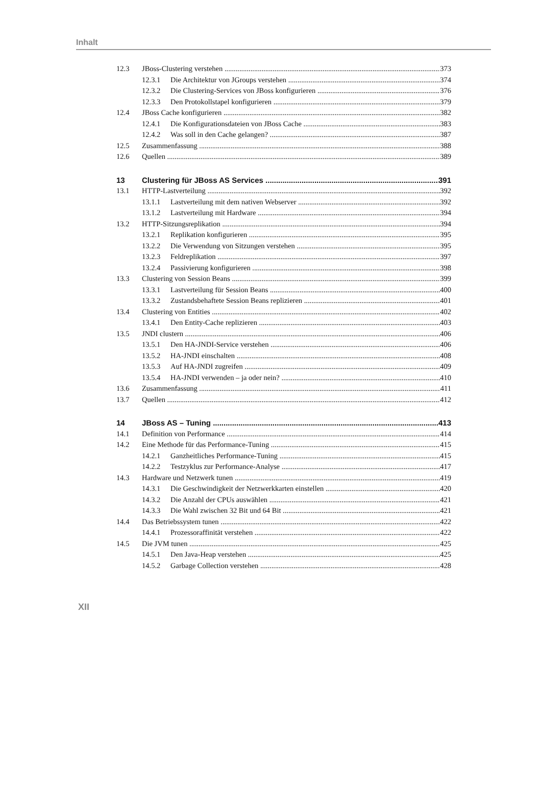Inhalt
12.3 JBoss-Clustering verstehen 373
12.3.1 Die Architektur von JGroups verstehen 374
12.3.2 Die Clustering-Services von JBoss konfigurieren 376
12.3.3 Den Protokollstapel konfigurieren 379
12.4 JBoss Cache konfigurieren 382
12.4.1 Die Konfigurationsdateien von JBoss Cache 383
12.4.2 Was soll in den Cache gelangen? 387
12.5 Zusammenfassung 388
12.6 Quellen 389
13 Clustering für JBoss AS Services 391
13.1 HTTP-Lastverteilung 392
13.1.1 Lastverteilung mit dem nativen Webserver 392
13.1.2 Lastverteilung mit Hardware 394
13.2 HTTP-Sitzungsreplikation 394
13.2.1 Replikation konfigurieren 395
13.2.2 Die Verwendung von Sitzungen verstehen 395
13.2.3 Feldreplikation 397
13.2.4 Passivierung konfigurieren 398
13.3 Clustering von Session Beans 399
13.3.1 Lastverteilung für Session Beans 400
13.3.2 Zustandsbehaftete Session Beans replizieren 401
13.4 Clustering von Entities 402
13.4.1 Den Entity-Cache replizieren 403
13.5 JNDI clustern 406
13.5.1 Den HA-JNDI-Service verstehen 406
13.5.2 HA-JNDI einschalten 408
13.5.3 Auf HA-JNDI zugreifen 409
13.5.4 HA-JNDI verwenden – ja oder nein? 410
13.6 Zusammenfassung 411
13.7 Quellen 412
14 JBoss AS – Tuning 413
14.1 Definition von Performance 414
14.2 Eine Methode für das Performance-Tuning 415
14.2.1 Ganzheitliches Performance-Tuning 415
14.2.2 Testzyklus zur Performance-Analyse 417
14.3 Hardware und Netzwerk tunen 419
14.3.1 Die Geschwindigkeit der Netzwerkkarten einstellen 420
14.3.2 Die Anzahl der CPUs auswählen 421
14.3.3 Die Wahl zwischen 32 Bit und 64 Bit 421
14.4 Das Betriebssystem tunen 422
14.4.1 Prozessoraffinität verstehen 422
14.5 Die JVM tunen 425
14.5.1 Den Java-Heap verstehen 425
14.5.2 Garbage Collection verstehen 428
XII